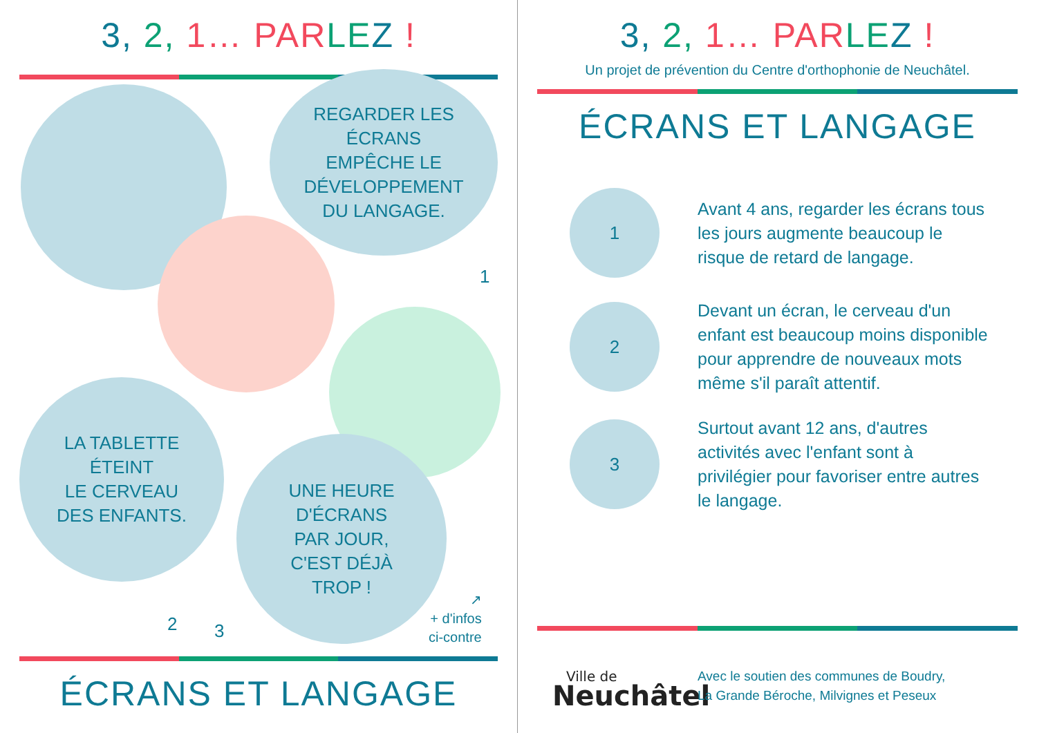3, 2, 1… PAR LE Z !
REGARDER LES
ÉCRANS
EMPÊCHE LE
DÉVELOPPEMENT
DU LANGAGE.
1
LA TABLETTE
ÉTEINT
LE CERVEAU
DES ENFANTS.
UNE HEURE
D'ÉCRANS
PAR JOUR,
C'EST DÉJÀ
TROP !
2 3
↗
+ d'infos
ci-contre
ÉCRANS ET LANGAGE
3, 2, 1… PAR LE Z !
Un projet de prévention du Centre d'orthophonie de Neuchâtel.
ÉCRANS ET LANGAGE
1
Avant 4 ans, regarder les écrans tous les jours augmente beaucoup le risque de retard de langage.
2
Devant un écran, le cerveau d'un enfant est beaucoup moins disponible pour apprendre de nouveaux mots même s'il paraît attentif.
3
Surtout avant 12 ans, d'autres activités avec l'enfant sont à privilégier pour favoriser entre autres le langage.
Ville de
Neuchâtel
Avec le soutien des communes de Boudry,
La Grande Béroche, Milvignes et Peseux